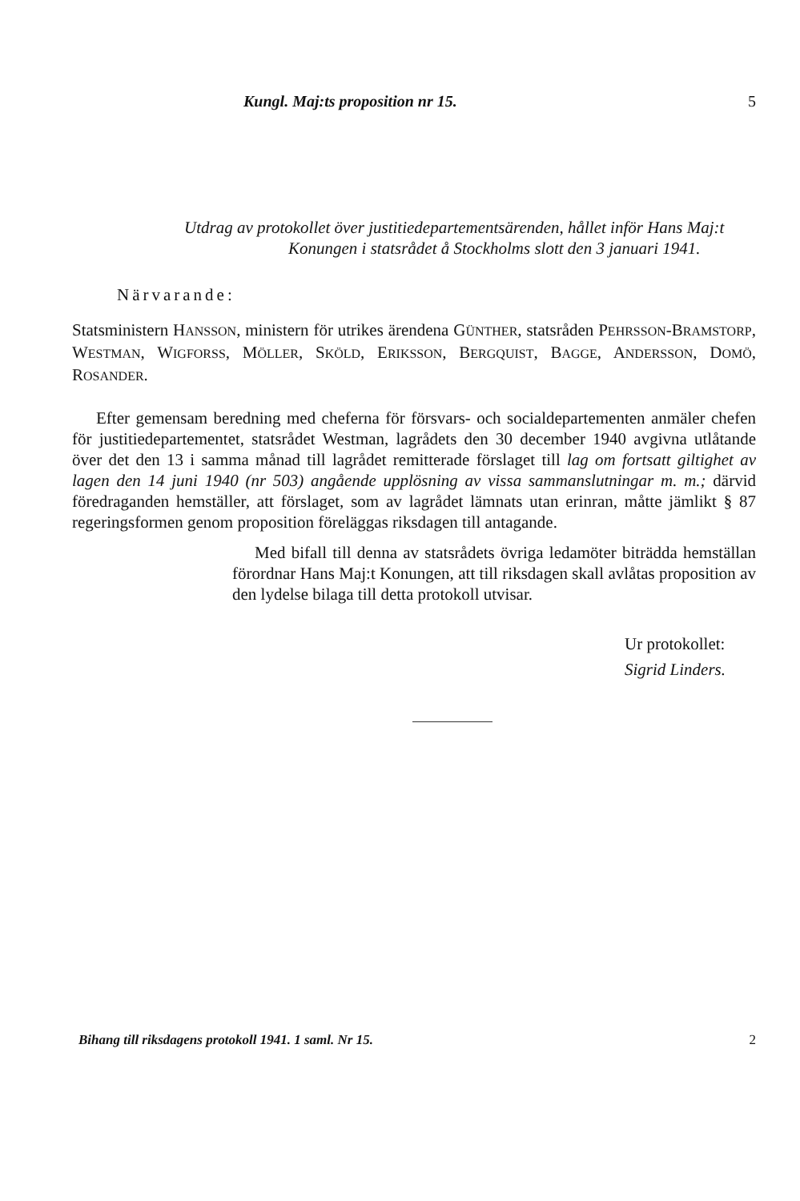Kungl. Maj:ts proposition nr 15. 5
Utdrag av protokollet över justitiedepartementsärenden, hållet inför Hans Maj:t Konungen i statsrådet å Stockholms slott den 3 januari 1941.
Närvarande:
Statsministern HANSSON, ministern för utrikes ärendena GÜNTHER, statsråden PEHRSSON-BRAMSTORP, WESTMAN, WIGFORSS, MÖLLER, SKÖLD, ERIKSSON, BERGQUIST, BAGGE, ANDERSSON, DOMÖ, ROSANDER.
Efter gemensam beredning med cheferna för försvars- och socialdepartementen anmäler chefen för justitiedepartementet, statsrådet Westman, lagrådets den 30 december 1940 avgivna utlåtande över det den 13 i samma månad till lagrådet remitterade förslaget till lag om fortsatt giltighet av lagen den 14 juni 1940 (nr 503) angående upplösning av vissa sammanslutningar m. m.; därvid föredraganden hemställer, att förslaget, som av lagrådet lämnats utan erinran, måtte jämlikt § 87 regeringsformen genom proposition föreläggas riksdagen till antagande.
Med bifall till denna av statsrådets övriga ledamöter biträdda hemställan förordnar Hans Maj:t Konungen, att till riksdagen skall avlåtas proposition av den lydelse bilaga till detta protokoll utvisar.
Ur protokollet:
Sigrid Linders.
Bihang till riksdagens protokoll 1941. 1 saml. Nr 15. 2